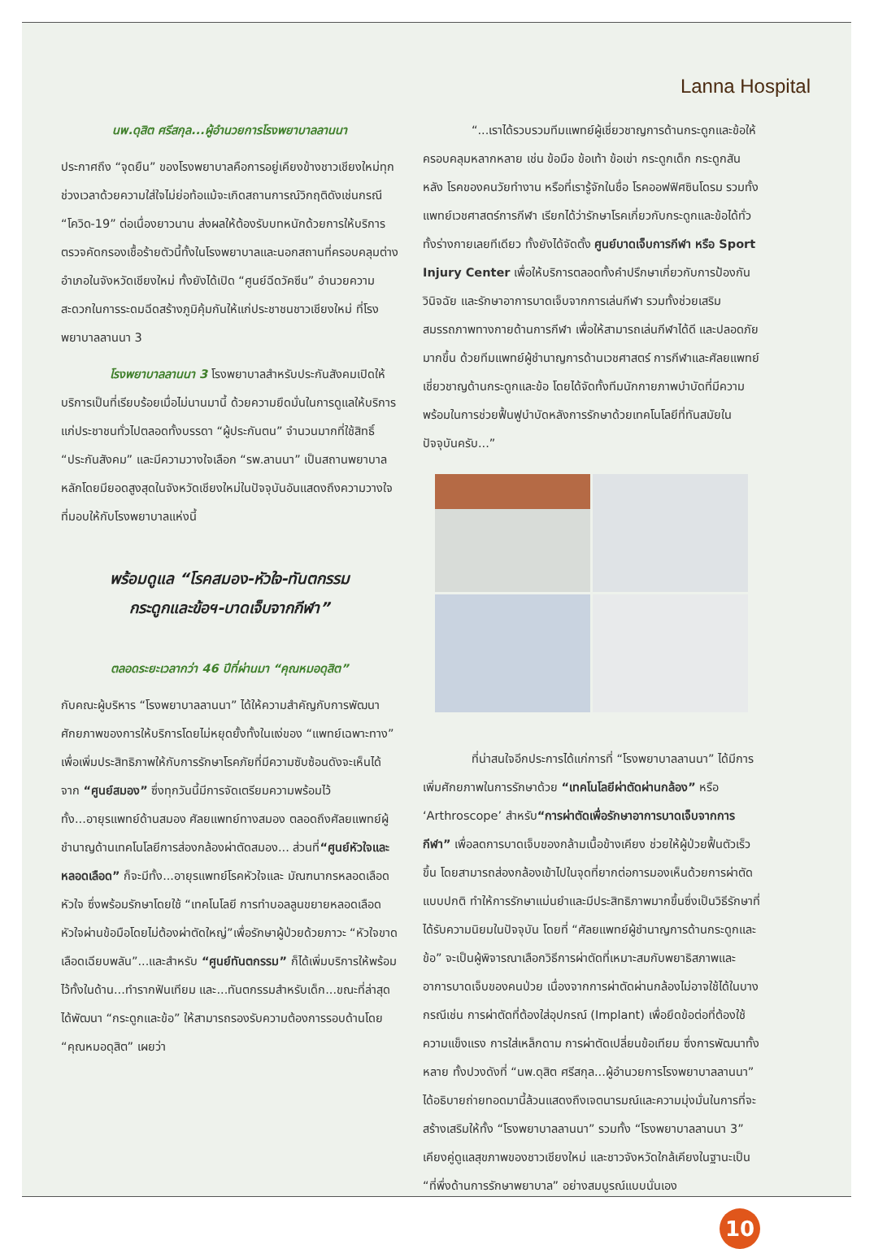Lanna Hospital
นพ.ดุสิต ศรีสกุล...ผู้อำนวยการโรงพยาบาลลานนา
ประกาศถึง “จุดยืน” ของโรงพยาบาลคือการอยู่เคียงข้างชาวเชียงใหม่ทุกช่วงเวลาด้วยความใส่ใจไม่ย่อท้อแม้จะเกิดสถานการณ์วิกฤติดังเช่นกรณี “โควิด-19” ต่อเนื่องยาวนาน ส่งผลให้ต้องรับบทหนักด้วยการให้บริการตรวจคัดกรองเชื้อร้ายตัวนี้ทั้งในโรงพยาบาลและนอกสถานที่ครอบคลุมต่างอำเภอในจังหวัดเชียงใหม่ ทั้งยังได้เปิด “ศูนย์ฉีดวัคซีน” อำนวยความสะดวกในการระดมฉีดสร้างภูมิคุ้มกันให้แก่ประชาชนชาวเชียงใหม่ ที่โรงพยาบาลลานนา 3
โรงพยาบาลลานนา 3 โรงพยาบาลสำหรับประกันสังคมเปิดให้บริการเป็นที่เรียบร้อยเมื่อไม่นานมานี้ ด้วยความยึดมั่นในการดูแลให้บริการแก่ประชาชนทั่วไปตลอดทั้งบรรดา “ผู้ประกันตน” จำนวนมากที่ใช้สิทธิ์ “ประกันสังคม” และมีความวางใจเลือก “รพ.ลานนา” เป็นสถานพยาบาลหลักโดยมียอดสูงสุดในจังหวัดเชียงใหม่ในปัจจุบันอันแสดงถึงความวางใจที่มอบให้กับโรงพยาบาลแห่งนี้
พร้อมดูแล “โรคสมอง-หัวใจ-ทันตกรรม
กระดูกและข้อฯ-บาดเจ็บจากกีฬา”
ตลอดระยะเวลากว่า 46 ปีที่ผ่านมา “คุณหมอดุสิต”
กับคณะผู้บริหาร “โรงพยาบาลลานนา” ได้ให้ความสำคัญกับการพัฒนาศักยภาพของการให้บริการโดยไม่หยุดยั้งทั้งในแง่ของ “แพทย์เฉพาะทาง” เพื่อเพิ่มประสิทธิภาพให้กับการรักษาโรคภัยที่มีความซับซ้อนดังจะเห็นได้จาก “ศูนย์สมอง” ซึ่งทุกวันนี้มีการจัดเตรียมความพร้อมไว้ทั้ง...อายุรแพทย์ด้านสมอง ศัลยแพทย์ทางสมอง ตลอดถึงศัลยแพทย์ผู้ชำนาญด้านเทคโนโลยีการส่องกล้องผ่าตัดสมอง... ส่วนที่“ศูนย์หัวใจและหลอดเลือด” ก็จะมีทั้ง...อายุรแพทย์โรคหัวใจและ มัณฑนากรหลอดเลือดหัวใจ ซึ่งพร้อมรักษาโดยใช้ “เทคโนโลยี การทำบอลลูนขยายหลอดเลือดหัวใจผ่านข้อมือโดยไม่ต้องผ่าตัดใหญ่”เพื่อรักษาผู้ป่วยด้วยภาวะ “หัวใจขาดเลือดเฉียบพลัน”...และสำหรับ “ศูนย์ทันตกรรม” ก็ได้เพิ่มบริการให้พร้อมไว้ทั้งในด้าน...ทำรากฟันเทียม และ...ทันตกรรมสำหรับเด็ก...ขณะที่ล่าสุดได้พัฒนา “กระดูกและข้อ” ให้สามารถรองรับความต้องการรอบด้านโดย “คุณหมอดุสิต” เผยว่า
“...เราได้รวบรวมทีมแพทย์ผู้เชี่ยวชาญการด้านกระดูกและข้อให้ครอบคลุมหลากหลาย เช่น ข้อมือ ข้อเท้า ข้อเข่า กระดูกเด็ก กระดูกสันหลัง โรคของคนวัยทำงาน หรือที่เรารู้จักในชื่อ โรคออฟฟิศซินโดรม รวมทั้งแพทย์เวชศาสตร์การกีฬา เรียกได้ว่ารักษาโรคเกี่ยวกับกระดูกและข้อได้ทั่วทั้งร่างกายเลยทีเดียว ทั้งยังได้จัดตั้ง ศูนย์บาดเจ็บการกีฬา หรือ Sport Injury Center เพื่อให้บริการตลอดทั้งคำปรึกษาเกี่ยวกับการป้องกัน วินิจฉัย และรักษาอาการบาดเจ็บจากการเล่นกีฬา รวมทั้งช่วยเสริมสมรรถภาพทางกายด้านการกีฬา เพื่อให้สามารถเล่นกีฬาได้ดี และปลอดภัยมากขึ้น ด้วยทีมแพทย์ผู้ชำนาญการด้านเวชศาสตร์ การกีฬาและศัลยแพทย์เชี่ยวชาญด้านกระดูกและข้อ โดยได้จัดทั้งทีมนักกายภาพบำบัดที่มีความพร้อมในการช่วยฟื้นฟูบำบัดหลังการรักษาด้วยเทคโนโลยีที่ทันสมัยในปัจจุบันครับ...”
ที่น่าสนใจอีกประการได้แก่การที่ “โรงพยาบาลลานนา” ได้มีการเพิ่มศักยภาพในการรักษาด้วย “เทคโนโลยีผ่าตัดผ่านกล้อง” หรือ ‘Arthroscope’ สำหรับ“การผ่าตัดเพื่อรักษาอาการบาดเจ็บจากการกีฬา” เพื่อลดการบาดเจ็บของกล้ามเนื้อข้างเคียง ช่วยให้ผู้ป่วยฟื้นตัวเร็วขึ้น โดยสามารถส่องกล้องเข้าไปในจุดที่ยากต่อการมองเห็นด้วยการผ่าตัดแบบปกติ ทำให้การรักษาแม่นยำและมีประสิทธิภาพมากขึ้นซึ่งเป็นวิธีรักษาที่ได้รับความนิยมในปัจจุบัน โดยที่ “ศัลยแพทย์ผู้ชำนาญการด้านกระดูกและข้อ” จะเป็นผู้พิจารณาเลือกวิธีการผ่าตัดที่เหมาะสมกับพยาธิสภาพและอาการบาดเจ็บของคนป่วย เนื่องจากการผ่าตัดผ่านกล้องไม่อาจใช้ได้ในบางกรณีเช่น การผ่าตัดที่ต้องใส่อุปกรณ์ (Implant) เพื่อยึดข้อต่อที่ต้องใช้ความแข็งแรง การใส่เหล็กดาม การผ่าตัดเปลี่ยนข้อเทียม ซึ่งการพัฒนาทั้งหลาย ทั้งปวงดังที่ “นพ.ดุสิต ศรีสกุล...ผู้อำนวยการโรงพยาบาลลานนา” ได้อธิบายถ่ายทอดมานี้ล้วนแสดงถึงเจตนารมณ์และความมุ่งมั่นในการที่จะสร้างเสริมให้ทั้ง “โรงพยาบาลลานนา” รวมทั้ง “โรงพยาบาลลานนา 3” เคียงคู่ดูแลสุขภาพของชาวเชียงใหม่ และชาวจังหวัดใกล้เคียงในฐานะเป็น “ที่พึ่งด้านการรักษาพยาบาล” อย่างสมบูรณ์แบบนั่นเอง
10